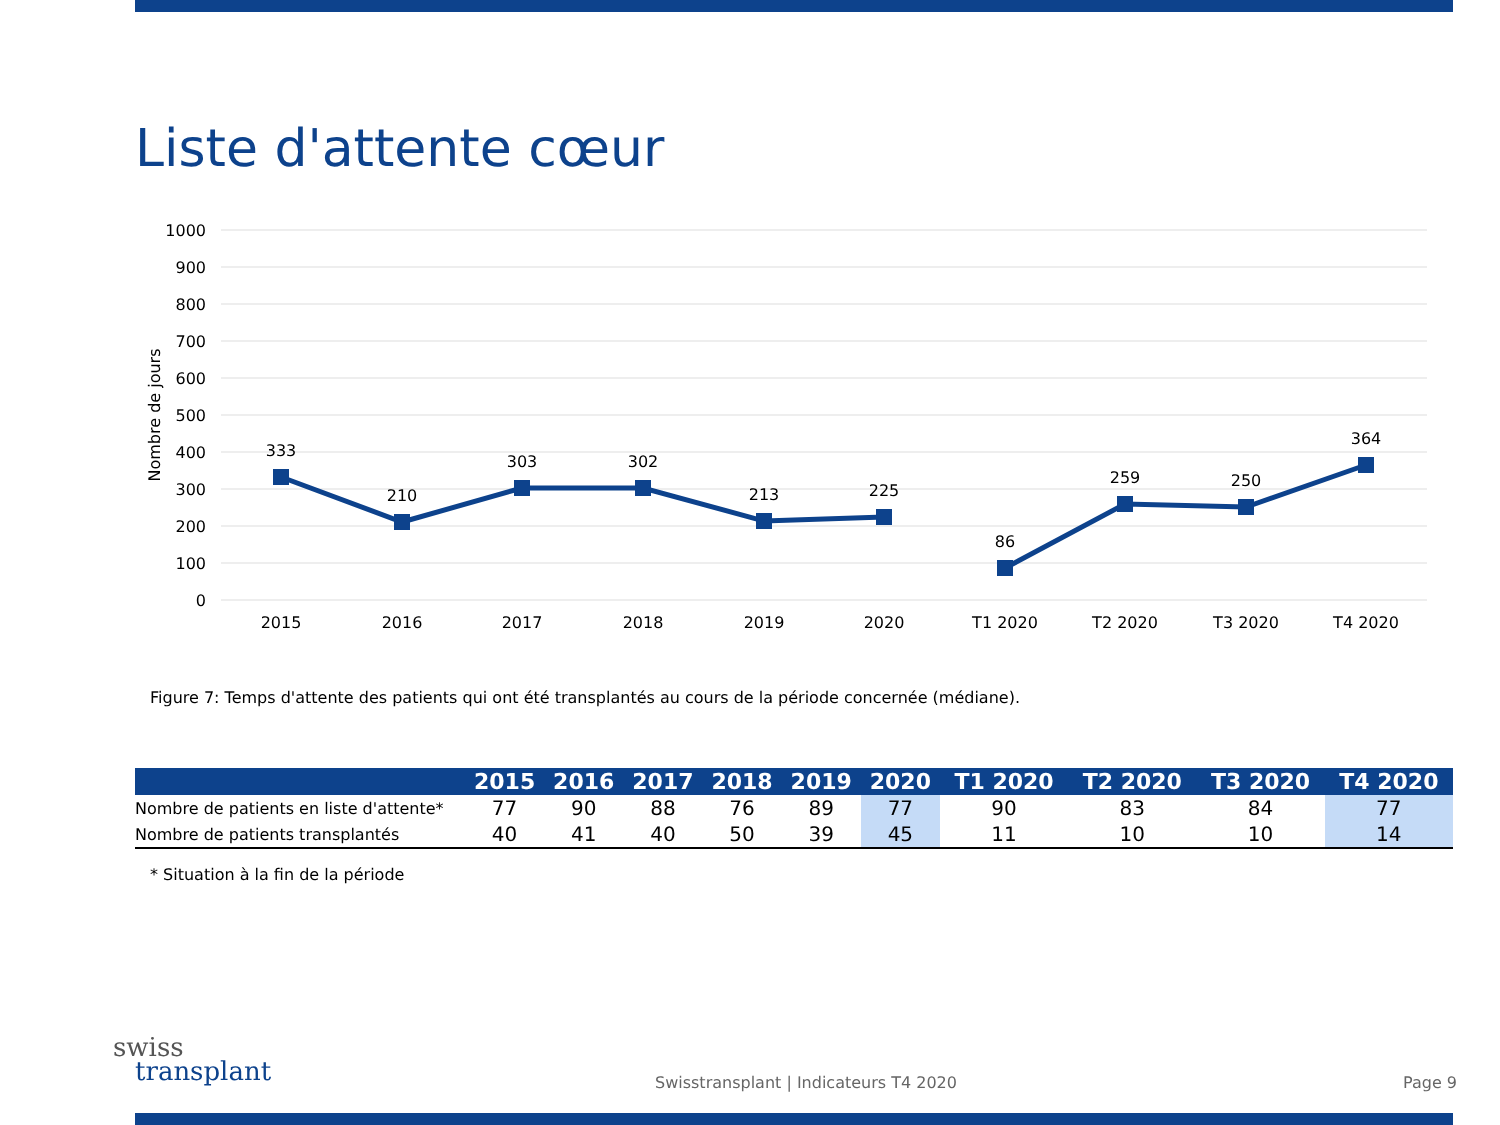Liste d'attente cœur
1000
900
800
700
600
500
400
300
200
100
0
Nombre de jours
333
210
303
302
213
225
86
259
250
364
2015
2016
2017
2018
2019
2020
T1 2020
T2 2020
T3 2020
T4 2020
Figure 7: Temps d'attente des patients qui ont été transplantés au cours de la période concernée (médiane).
| | 2015 | 2016 | 2017 | 2018 | 2019 | 2020 | T1 2020 | T2 2020 | T3 2020 | T4 2020 |
| --- | --- | --- | --- | --- | --- | --- | --- | --- | --- | --- |
| Nombre de patients en liste d'attente* | 77 | 90 | 88 | 76 | 89 | 77 | 90 | 83 | 84 | 77 |
| Nombre de patients transplantés | 40 | 41 | 40 | 50 | 39 | 45 | 11 | 10 | 10 | 14 |
* Situation à la fin de la période
swiss
transplant
Swisstransplant | Indicateurs T4 2020
Page 9